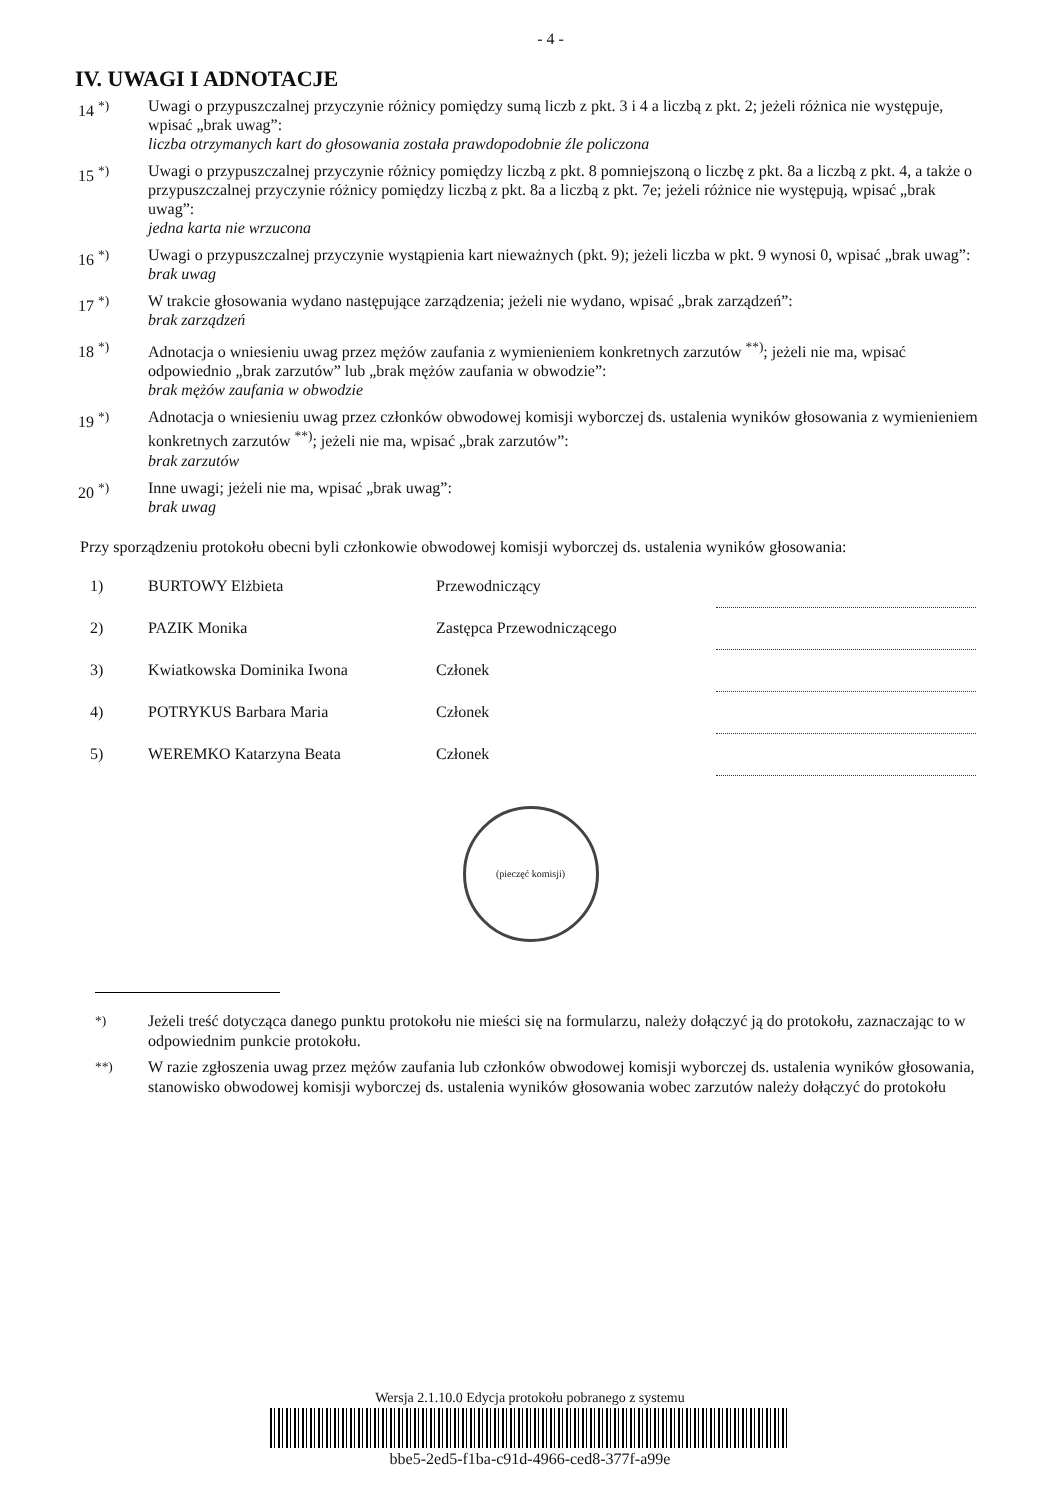- 4 -
IV. UWAGI I ADNOTACJE
14 <sup>*)</sup> Uwagi o przypuszczalnej przyczynie różnicy pomiędzy sumą liczb z pkt. 3 i 4 a liczbą z pkt. 2; jeżeli różnica nie występuje, wpisać „brak uwag”:
liczba otrzymanych kart do głosowania została prawdopodobnie źle policzona
15 <sup>*)</sup> Uwagi o przypuszczalnej przyczynie różnicy pomiędzy liczbą z pkt. 8 pomniejszoną o liczbę z pkt. 8a a liczbą z pkt. 4, a także o przypuszczalnej przyczynie różnicy pomiędzy liczbą z pkt. 8a a liczbą z pkt. 7e; jeżeli różnice nie występują, wpisać „brak uwag”:
jedna karta nie wrzucona
16 <sup>*)</sup> Uwagi o przypuszczalnej przyczynie wystąpienia kart nieważnych (pkt. 9); jeżeli liczba w pkt. 9 wynosi 0, wpisać „brak uwag”:
brak uwag
17 <sup>*)</sup> W trakcie głosowania wydano następujące zarządzenia; jeżeli nie wydano, wpisać „brak zarządzeń”:
brak zarządzeń
18 <sup>*)</sup> Adnotacja o wniesieniu uwag przez mężów zaufania z wymienieniem konkretnych zarzutów <sup>**)</sup>; jeżeli nie ma, wpisać odpowiednio „brak zarzutów” lub „brak mężów zaufania w obwodzie”:
brak mężów zaufania w obwodzie
19 <sup>*)</sup> Adnotacja o wniesieniu uwag przez członków obwodowej komisji wyborczej ds. ustalenia wyników głosowania z wymienieniem konkretnych zarzutów <sup>**)</sup>; jeżeli nie ma, wpisać „brak zarzutów”:
brak zarzutów
20 <sup>*)</sup> Inne uwagi; jeżeli nie ma, wpisać „brak uwag”:
brak uwag
Przy sporządzeniu protokołu obecni byli członkowie obwodowej komisji wyborczej ds. ustalenia wyników głosowania:
| 1) | BURTOWY Elżbieta | Przewodniczący | |
| 2) | PAZIK Monika | Zastępca Przewodniczącego | |
| 3) | Kwiatkowska Dominika Iwona | Członek | |
| 4) | POTRYKUS Barbara Maria | Członek | |
| 5) | WEREMKO Katarzyna Beata | Członek | |
(pieczęć komisji)
<sup>*)</sup> Jeżeli treść dotycząca danego punktu protokołu nie mieści się na formularzu, należy dołączyć ją do protokołu, zaznaczając to w odpowiednim punkcie protokołu.
<sup>**)</sup> W razie zgłoszenia uwag przez mężów zaufania lub członków obwodowej komisji wyborczej ds. ustalenia wyników głosowania, stanowisko obwodowej komisji wyborczej ds. ustalenia wyników głosowania wobec zarzutów należy dołączyć do protokołu
Wersja 2.1.10.0 Edycja protokołu pobranego z systemu
bbe5-2ed5-f1ba-c91d-4966-ced8-377f-a99e